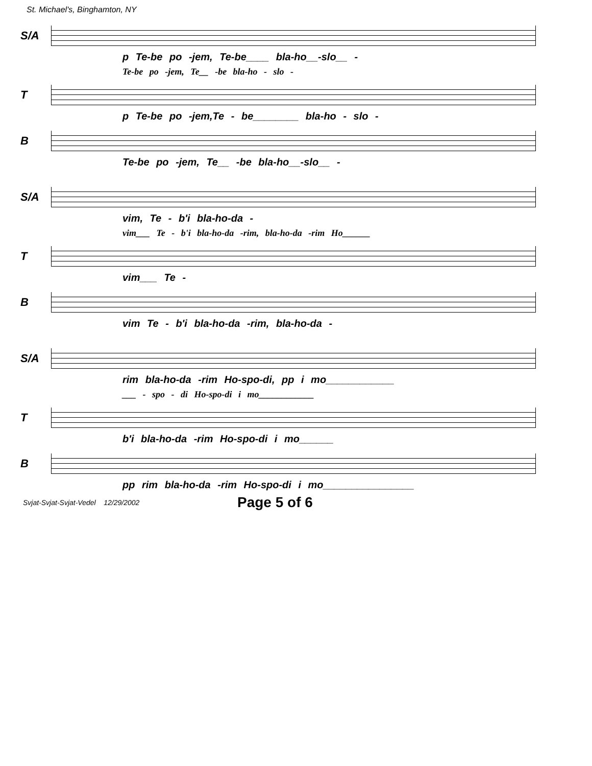St. Michael's, Binghamton, NY
S/A
p Te-be po -jem, Te-be____ bla-ho__-slo__ -
Te-be po -jem, Te__ -be bla-ho - slo -
T
p Te-be po -jem,Te - be________ bla-ho - slo -
B
Te-be po -jem, Te__ -be bla-ho__-slo__ -
S/A
vim, Te - b'i bla-ho-da -
vim___ Te - b'i bla-ho-da -rim, bla-ho-da -rim Ho______
T
vim___ Te -
B
vim Te - b'i bla-ho-da -rim, bla-ho-da -
S/A
rim bla-ho-da -rim Ho-spo-di, pp i mo____________
___ - spo - di Ho-spo-di i mo____________
T
b'i bla-ho-da -rim Ho-spo-di i mo______
B
pp rim bla-ho-da -rim Ho-spo-di i mo________________
Svjat-Svjat-Svjat-Vedel 12/29/2002 Page 5 of 6